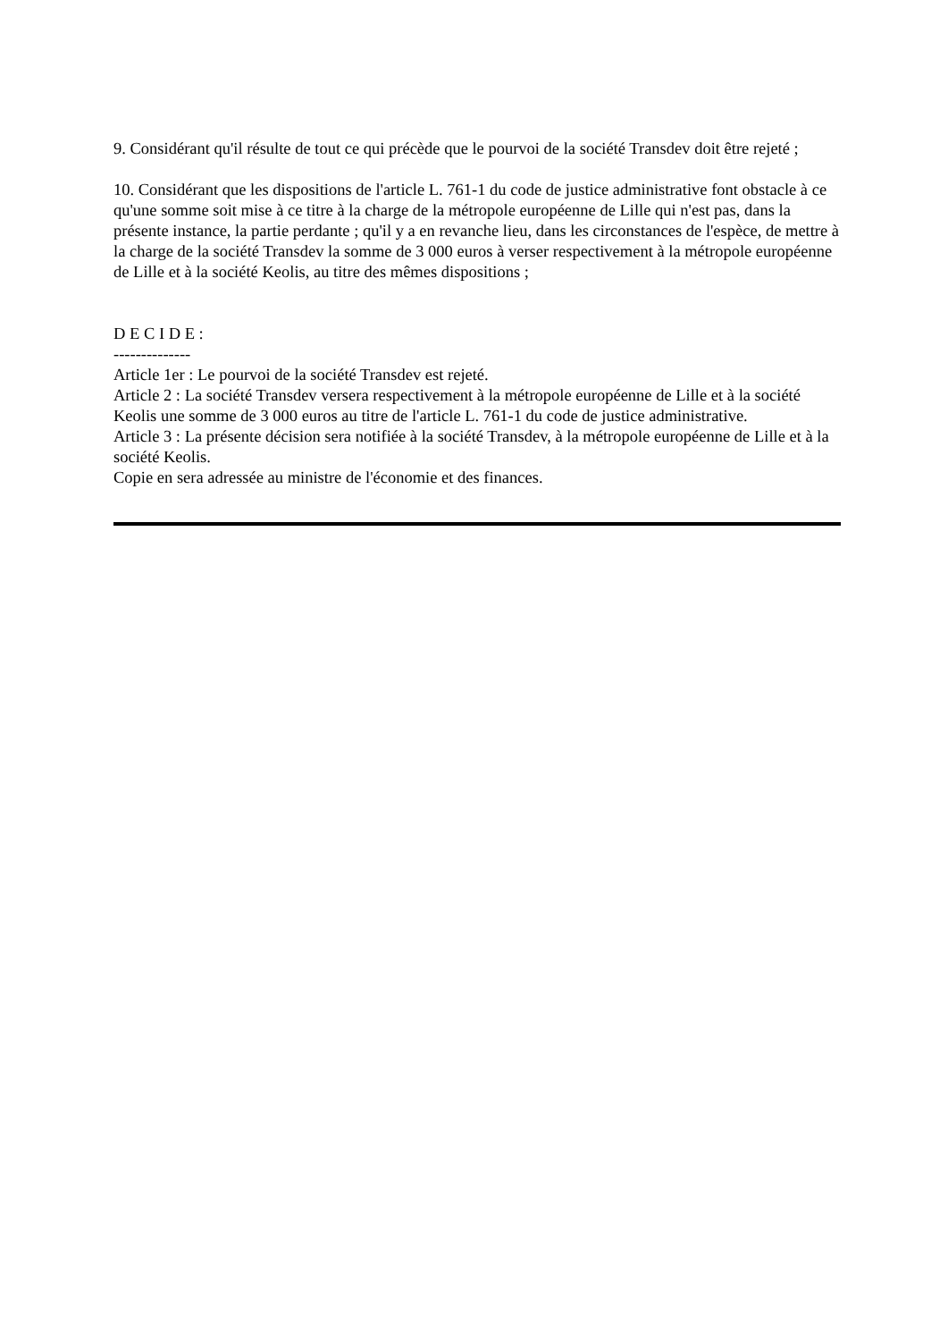9. Considérant qu'il résulte de tout ce qui précède que le pourvoi de la société Transdev doit être rejeté ;
10. Considérant que les dispositions de l'article L. 761-1 du code de justice administrative font obstacle à ce qu'une somme soit mise à ce titre à la charge de la métropole européenne de Lille qui n'est pas, dans la présente instance, la partie perdante ; qu'il y a en revanche lieu, dans les circonstances de l'espèce, de mettre à la charge de la société Transdev la somme de 3 000 euros à verser respectivement à la métropole européenne de Lille et à la société Keolis, au titre des mêmes dispositions ;
D E C I D E :
--------------
Article 1er : Le pourvoi de la société Transdev est rejeté.
Article 2 : La société Transdev versera respectivement à la métropole européenne de Lille et à la société Keolis une somme de 3 000 euros au titre de l'article L. 761-1 du code de justice administrative.
Article 3 : La présente décision sera notifiée à la société Transdev, à la métropole européenne de Lille et à la société Keolis.
Copie en sera adressée au ministre de l'économie et des finances.